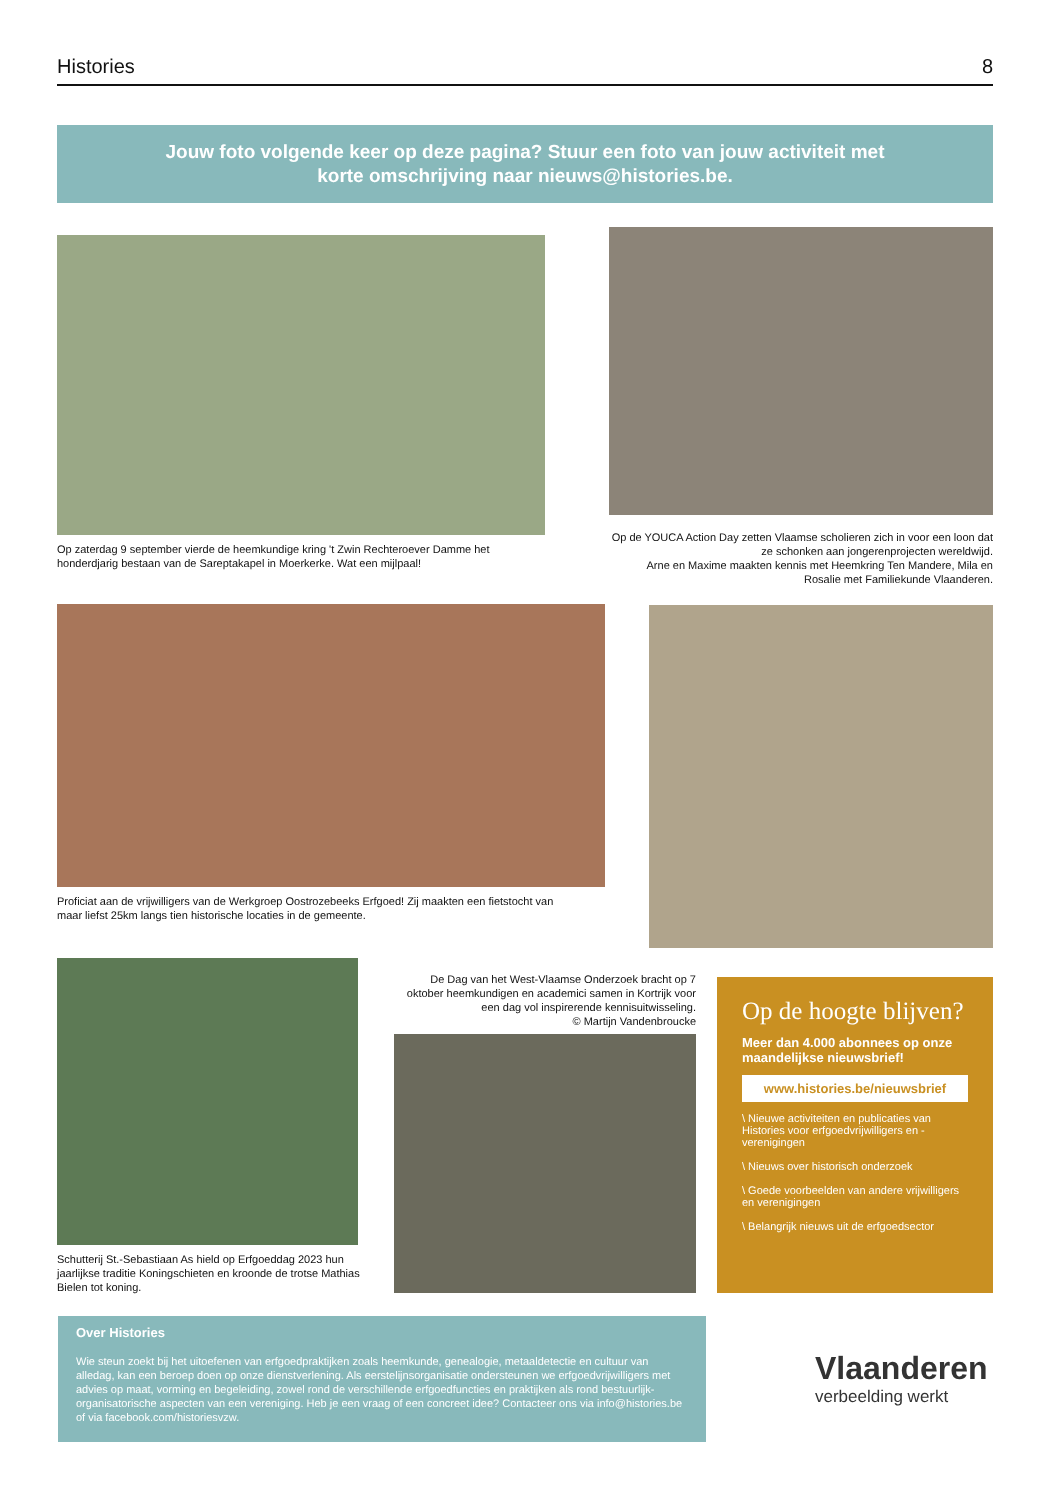Histories 8
Jouw foto volgende keer op deze pagina? Stuur een foto van jouw activiteit met
korte omschrijving naar nieuws@histories.be.
Op zaterdag 9 september vierde de heemkundige kring 't Zwin Rechteroever Damme het honderdjarig bestaan van de Sareptakapel in Moerkerke. Wat een mijlpaal!
Op de YOUCA Action Day zetten Vlaamse scholieren zich in voor een loon dat ze schonken aan jongerenprojecten wereldwijd.
Arne en Maxime maakten kennis met Heemkring Ten Mandere, Mila en Rosalie met Familiekunde Vlaanderen.
Proficiat aan de vrijwilligers van de Werkgroep Oostrozebeeks Erfgoed! Zij maakten een fietstocht van maar liefst 25km langs tien historische locaties in de gemeente.
Schutterij St.-Sebastiaan As hield op Erfgoeddag 2023 hun jaarlijkse traditie Koningschieten en kroonde de trotse Mathias Bielen tot koning.
De Dag van het West-Vlaamse Onderzoek bracht op 7 oktober heemkundigen en academici samen in Kortrijk voor een dag vol inspirerende kennisuitwisseling.
© Martijn Vandenbroucke
Op de hoogte blijven?
Meer dan 4.000 abonnees op onze maandelijkse nieuwsbrief!
www.histories.be/nieuwsbrief
\ Nieuwe activiteiten en publicaties van Histories voor erfgoedvrijwilligers en -verenigingen
\ Nieuws over historisch onderzoek
\ Goede voorbeelden van andere vrijwilligers en verenigingen
\ Belangrijk nieuws uit de erfgoedsector
Over Histories
Wie steun zoekt bij het uitoefenen van erfgoedpraktijken zoals heemkunde, genealogie, metaaldetectie en cultuur van alledag, kan een beroep doen op onze dienstverlening. Als eerstelijnsorganisatie ondersteunen we erfgoedvrijwilligers met advies op maat, vorming en begeleiding, zowel rond de verschillende erfgoedfuncties en praktijken als rond bestuurlijk-organisatorische aspecten van een vereniging. Heb je een vraag of een concreet idee? Contacteer ons via info@histories.be of via facebook.com/historiesvzw.
Vlaanderen
verbeelding werkt